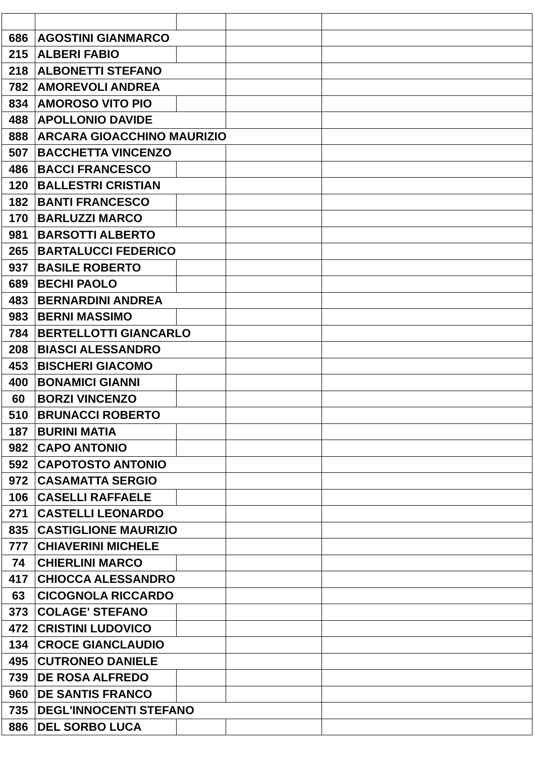| 686 | AGOSTINI GIANMARCO | | | |
| 215 | ALBERI FABIO | | | |
| 218 | ALBONETTI STEFANO | | | |
| 782 | AMOREVOLI ANDREA | | | |
| 834 | AMOROSO VITO PIO | | | |
| 488 | APOLLONIO DAVIDE | | | |
| 888 | ARCARA GIOACCHINO MAURIZIO | | | |
| 507 | BACCHETTA VINCENZO | | | |
| 486 | BACCI FRANCESCO | | | |
| 120 | BALLESTRI CRISTIAN | | | |
| 182 | BANTI FRANCESCO | | | |
| 170 | BARLUZZI MARCO | | | |
| 981 | BARSOTTI ALBERTO | | | |
| 265 | BARTALUCCI FEDERICO | | | |
| 937 | BASILE ROBERTO | | | |
| 689 | BECHI PAOLO | | | |
| 483 | BERNARDINI ANDREA | | | |
| 983 | BERNI MASSIMO | | | |
| 784 | BERTELLOTTI GIANCARLO | | | |
| 208 | BIASCI ALESSANDRO | | | |
| 453 | BISCHERI GIACOMO | | | |
| 400 | BONAMICI GIANNI | | | |
| 60 | BORZI VINCENZO | | | |
| 510 | BRUNACCI ROBERTO | | | |
| 187 | BURINI MATIA | | | |
| 982 | CAPO ANTONIO | | | |
| 592 | CAPOTOSTO ANTONIO | | | |
| 972 | CASAMATTA SERGIO | | | |
| 106 | CASELLI RAFFAELE | | | |
| 271 | CASTELLI LEONARDO | | | |
| 835 | CASTIGLIONE MAURIZIO | | | |
| 777 | CHIAVERINI MICHELE | | | |
| 74 | CHIERLINI MARCO | | | |
| 417 | CHIOCCA ALESSANDRO | | | |
| 63 | CICOGNOLA RICCARDO | | | |
| 373 | COLAGE' STEFANO | | | |
| 472 | CRISTINI LUDOVICO | | | |
| 134 | CROCE GIANCLAUDIO | | | |
| 495 | CUTRONEO DANIELE | | | |
| 739 | DE ROSA ALFREDO | | | |
| 960 | DE SANTIS FRANCO | | | |
| 735 | DEGL'INNOCENTI STEFANO | | | |
| 886 | DEL SORBO LUCA | | | |